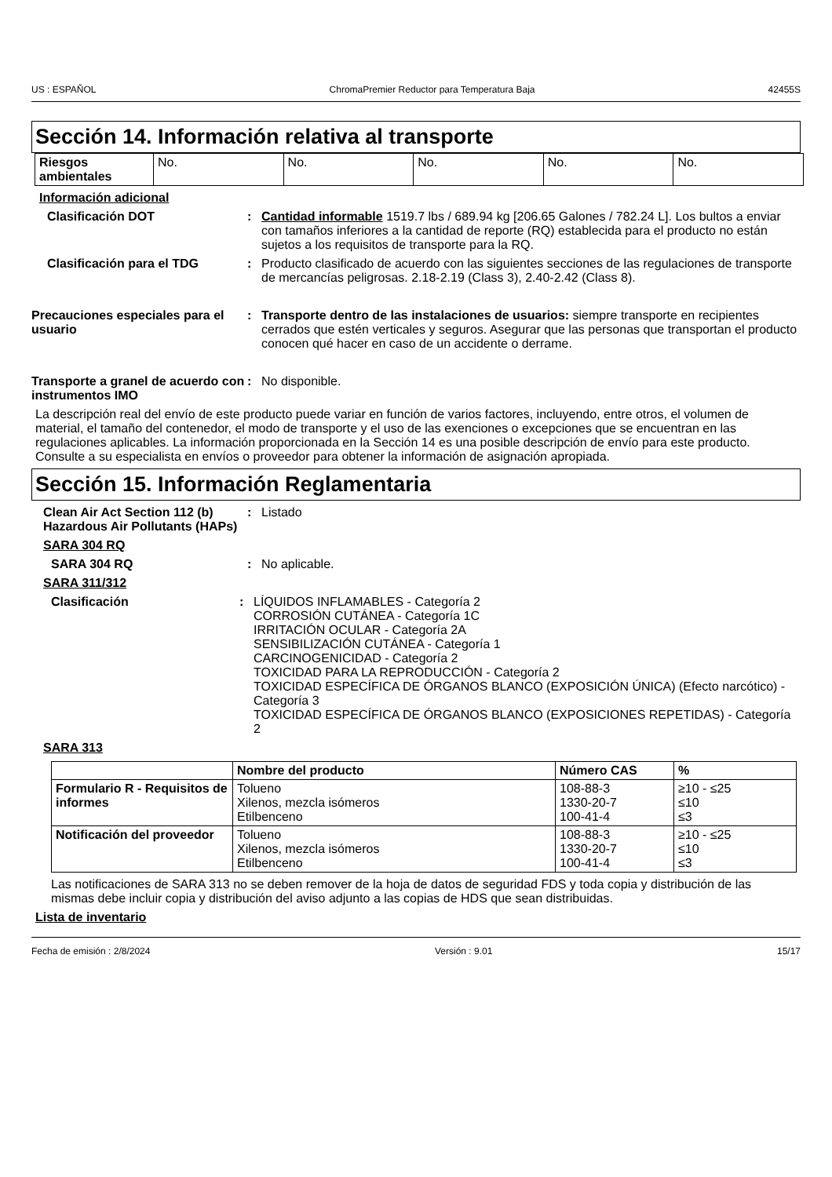US : ESPAÑOL ChromaPremier Reductor para Temperatura Baja 42455S
Sección 14. Información relativa al transporte
| Riesgos ambientales | No. | No. | No. | No. | No. |
Información adicional
Clasificación DOT : Cantidad informable 1519.7 lbs / 689.94 kg [206.65 Galones / 782.24 L]. Los bultos a enviar con tamaños inferiores a la cantidad de reporte (RQ) establecida para el producto no están sujetos a los requisitos de transporte para la RQ.
Clasificación para el TDG : Producto clasificado de acuerdo con las siguientes secciones de las regulaciones de transporte de mercancías peligrosas. 2.18-2.19 (Class 3), 2.40-2.42 (Class 8).
Precauciones especiales para el usuario
: Transporte dentro de las instalaciones de usuarios: siempre transporte en recipientes cerrados que estén verticales y seguros. Asegurar que las personas que transportan el producto conocen qué hacer en caso de un accidente o derrame.
Transporte a granel de acuerdo con instrumentos IMO
: No disponible.
La descripción real del envío de este producto puede variar en función de varios factores, incluyendo, entre otros, el volumen de material, el tamaño del contenedor, el modo de transporte y el uso de las exenciones o excepciones que se encuentran en las regulaciones aplicables. La información proporcionada en la Sección 14 es una posible descripción de envío para este producto. Consulte a su especialista en envíos o proveedor para obtener la información de asignación apropiada.
Sección 15. Información Reglamentaria
Clean Air Act Section 112 (b) Hazardous Air Pollutants (HAPs)
: Listado
SARA 304 RQ
SARA 304 RQ : No aplicable.
SARA 311/312
Clasificación : LÍQUIDOS INFLAMABLES - Categoría 2
CORROSIÓN CUTÁNEA - Categoría 1C
IRRITACIÓN OCULAR - Categoría 2A
SENSIBILIZACIÓN CUTÁNEA - Categoría 1
CARCINOGENICIDAD - Categoría 2
TOXICIDAD PARA LA REPRODUCCIÓN - Categoría 2
TOXICIDAD ESPECÍFICA DE ÓRGANOS BLANCO (EXPOSICIÓN ÚNICA) (Efecto narcótico) - Categoría 3
TOXICIDAD ESPECÍFICA DE ÓRGANOS BLANCO (EXPOSICIONES REPETIDAS) - Categoría 2
SARA 313
| | Nombre del producto | Número CAS | % |
| --- | --- | --- | --- |
| Formulario R - Requisitos de informes | Tolueno Xilenos, mezcla isómeros Etilbenceno | 108-88-3 1330-20-7 100-41-4 | ≥10 - ≤25 ≤10 ≤3 |
| Notificación del proveedor | Tolueno Xilenos, mezcla isómeros Etilbenceno | 108-88-3 1330-20-7 100-41-4 | ≥10 - ≤25 ≤10 ≤3 |
Las notificaciones de SARA 313 no se deben remover de la hoja de datos de seguridad FDS y toda copia y distribución de las mismas debe incluir copia y distribución del aviso adjunto a las copias de HDS que sean distribuidas.
Lista de inventario
Fecha de emisión : 2/8/2024 Versión : 9.01 15/17